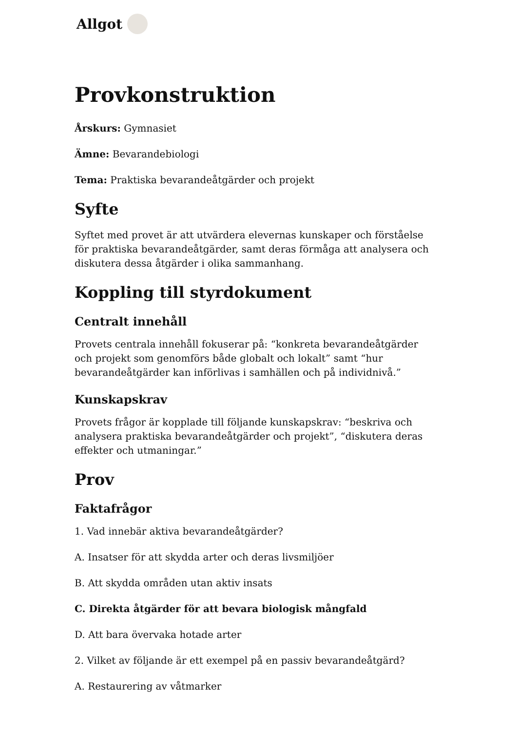Allgot
Provkonstruktion
Årskurs: Gymnasiet
Ämne: Bevarandebiologi
Tema: Praktiska bevarandeåtgärder och projekt
Syfte
Syftet med provet är att utvärdera elevernas kunskaper och förståelse för praktiska bevarandeåtgärder, samt deras förmåga att analysera och diskutera dessa åtgärder i olika sammanhang.
Koppling till styrdokument
Centralt innehåll
Provets centrala innehåll fokuserar på: “konkreta bevarandeåtgärder och projekt som genomförs både globalt och lokalt” samt “hur bevarandeåtgärder kan införlivas i samhällen och på individnivå.”
Kunskapskrav
Provets frågor är kopplade till följande kunskapskrav: “beskriva och analysera praktiska bevarandeåtgärder och projekt”, “diskutera deras effekter och utmaningar.”
Prov
Faktafrågor
1. Vad innebär aktiva bevarandeåtgärder?
A. Insatser för att skydda arter och deras livsmiljöer
B. Att skydda områden utan aktiv insats
C. Direkta åtgärder för att bevara biologisk mångfald
D. Att bara övervaka hotade arter
2. Vilket av följande är ett exempel på en passiv bevarandeåtgärd?
A. Restaurering av våtmarker